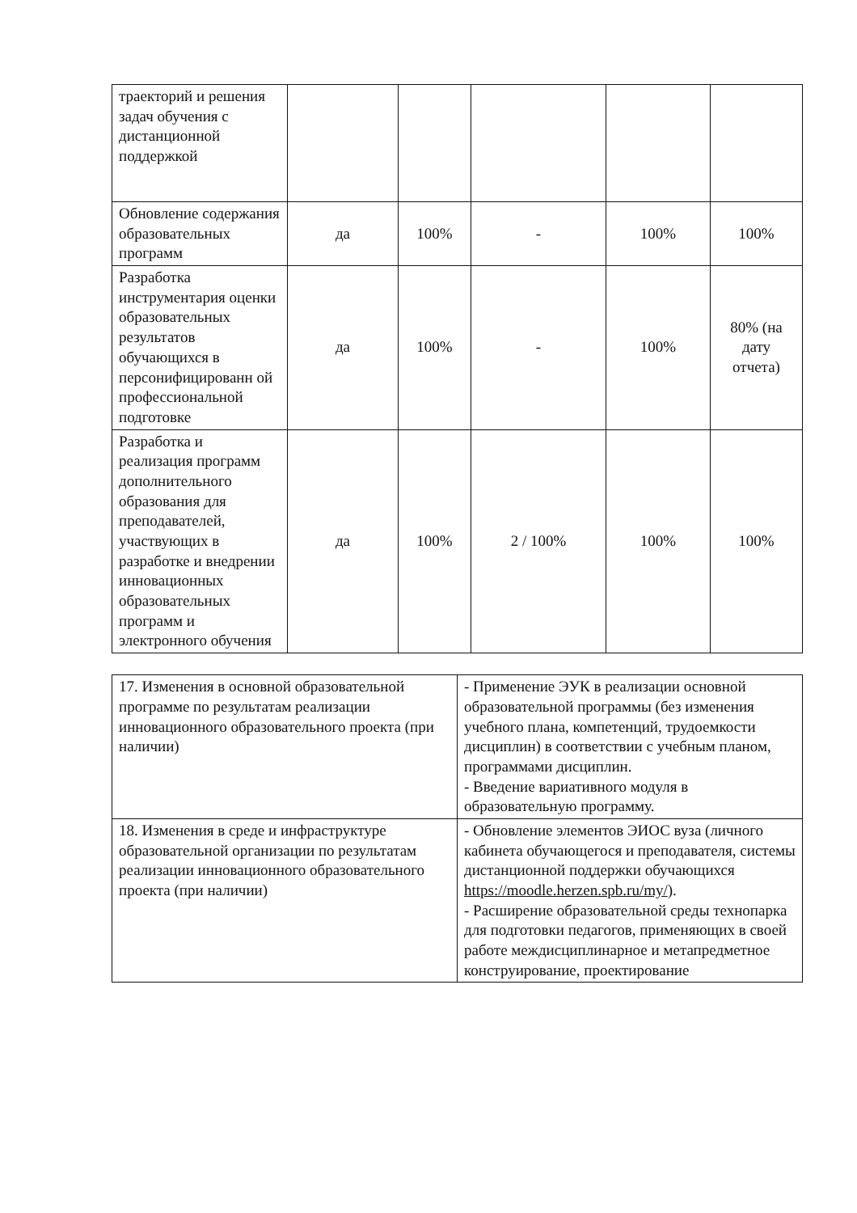| траекторий и решения задач обучения с дистанционной поддержкой | | | | | |
| Обновление содержания образовательных программ | да | 100% | - | 100% | 100% |
| Разработка инструментария оценки образовательных результатов обучающихся в персонифицированн ой профессиональной подготовке | да | 100% | - | 100% | 80% (на дату отчета) |
| Разработка и реализация программ дополнительного образования для преподавателей, участвующих в разработке и внедрении инновационных образовательных программ и электронного обучения | да | 100% | 2 / 100% | 100% | 100% |
| 17. Изменения в основной образовательной программе по результатам реализации инновационного образовательного проекта (при наличии) | - Применение ЭУК в реализации основной образовательной программы (без изменения учебного плана, компетенций, трудоемкости дисциплин) в соответствии с учебным планом, программами дисциплин. - Введение вариативного модуля в образовательную программу. |
| 18. Изменения в среде и инфраструктуре образовательной организации по результатам реализации инновационного образовательного проекта (при наличии) | - Обновление элементов ЭИОС вуза (личного кабинета обучающегося и преподавателя, системы дистанционной поддержки обучающихся https://moodle.herzen.spb.ru/my/ ). - Расширение образовательной среды технопарка для подготовки педагогов, применяющих в своей работе междисциплинарное и метапредметное конструирование, проектирование |